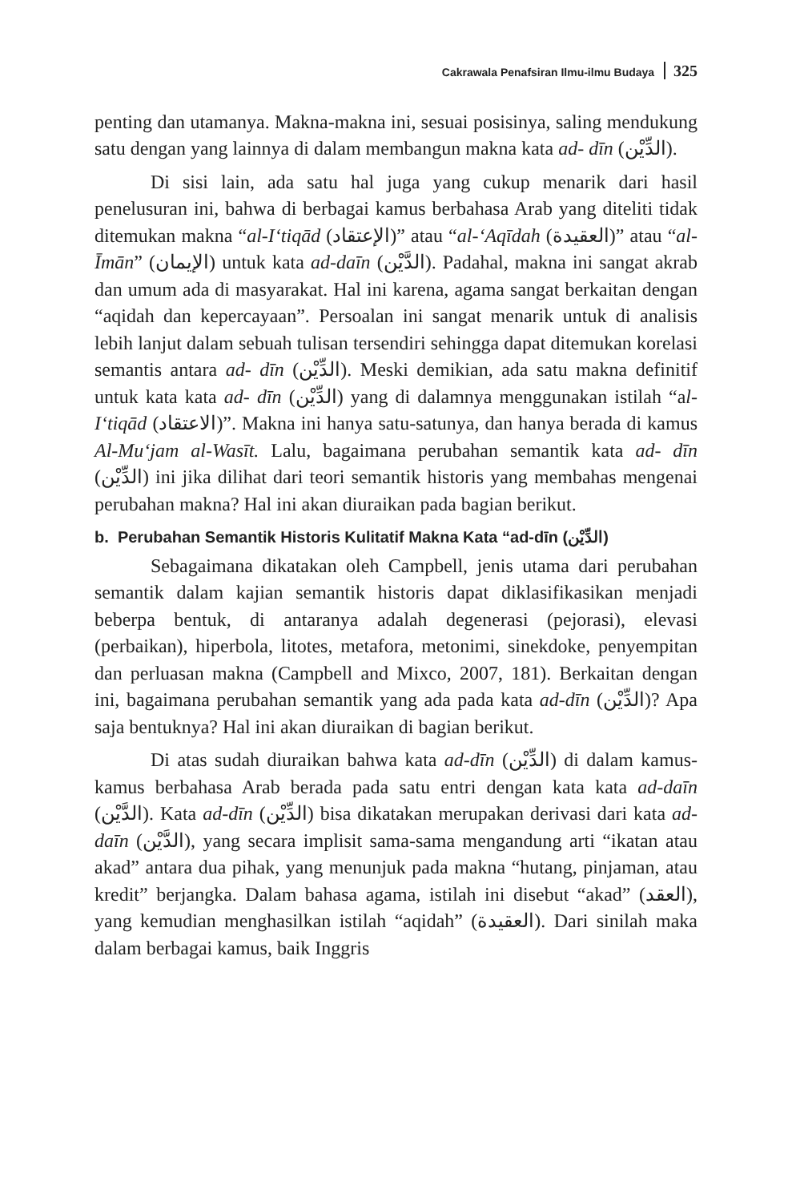Cakrawala Penafsiran Ilmu-ilmu Budaya 325
penting dan utamanya. Makna-makna ini, sesuai posisinya, saling mendukung satu dengan yang lainnya di dalam membangun makna kata ad- dīn (الدِّيْن).
Di sisi lain, ada satu hal juga yang cukup menarik dari hasil penelusuran ini, bahwa di berbagai kamus berbahasa Arab yang diteliti tidak ditemukan makna “al-I‘tiqād (الإعتقاد)” atau “al-‘Aqīdah (العقيدة)” atau “al-Īmān” (الإيمان) untuk kata ad-daīn (الدَّيْن). Padahal, makna ini sangat akrab dan umum ada di masyarakat. Hal ini karena, agama sangat berkaitan dengan “aqidah dan kepercayaan”. Persoalan ini sangat menarik untuk di analisis lebih lanjut dalam sebuah tulisan tersendiri sehingga dapat ditemukan korelasi semantis antara ad- dīn (الدِّيْن). Meski demikian, ada satu makna definitif untuk kata kata ad- dīn (الدِّيْن) yang di dalamnya menggunakan istilah “al-I‘tiqād (الاعتقاد)”. Makna ini hanya satu-satunya, dan hanya berada di kamus Al-Mu‘jam al-Wasīt. Lalu, bagaimana perubahan semantik kata ad- dīn (الدِّيْن) ini jika dilihat dari teori semantik historis yang membahas mengenai perubahan makna? Hal ini akan diuraikan pada bagian berikut.
b. Perubahan Semantik Historis Kulitatif Makna Kata “ad-dīn (الدِّيْن)
Sebagaimana dikatakan oleh Campbell, jenis utama dari perubahan semantik dalam kajian semantik historis dapat diklasifikasikan menjadi beberpa bentuk, di antaranya adalah degenerasi (pejorasi), elevasi (perbaikan), hiperbola, litotes, metafora, metonimi, sinekdoke, penyempitan dan perluasan makna (Campbell and Mixco, 2007, 181). Berkaitan dengan ini, bagaimana perubahan semantik yang ada pada kata ad-dīn (الدِّيْن)? Apa saja bentuknya? Hal ini akan diuraikan di bagian berikut.
Di atas sudah diuraikan bahwa kata ad-dīn (الدِّيْن) di dalam kamus-kamus berbahasa Arab berada pada satu entri dengan kata kata ad-daīn (الدَّيْن). Kata ad-dīn (الدِّيْن) bisa dikatakan merupakan derivasi dari kata ad-daīn (الدَّيْن), yang secara implisit sama-sama mengandung arti “ikatan atau akad” antara dua pihak, yang menunjuk pada makna “hutang, pinjaman, atau kredit” berjangka. Dalam bahasa agama, istilah ini disebut “akad” (العقد), yang kemudian menghasilkan istilah “aqidah” (العقيدة). Dari sinilah maka dalam berbagai kamus, baik Inggris